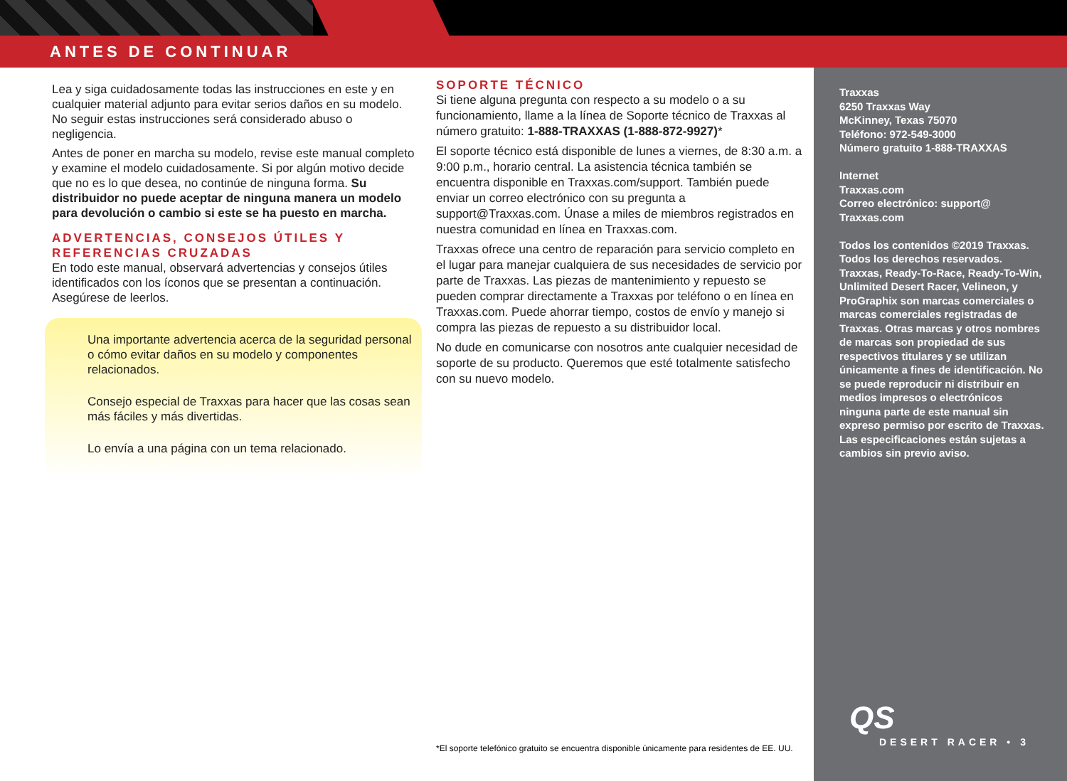ANTES DE CONTINUAR
Lea y siga cuidadosamente todas las instrucciones en este y en cualquier material adjunto para evitar serios daños en su modelo. No seguir estas instrucciones será considerado abuso o negligencia.
Antes de poner en marcha su modelo, revise este manual completo y examine el modelo cuidadosamente. Si por algún motivo decide que no es lo que desea, no continúe de ninguna forma. Su distribuidor no puede aceptar de ninguna manera un modelo para devolución o cambio si este se ha puesto en marcha.
ADVERTENCIAS, CONSEJOS ÚTILES Y REFERENCIAS CRUZADAS
En todo este manual, observará advertencias y consejos útiles identificados con los íconos que se presentan a continuación. Asegúrese de leerlos.
Una importante advertencia acerca de la seguridad personal o cómo evitar daños en su modelo y componentes relacionados.
Consejo especial de Traxxas para hacer que las cosas sean más fáciles y más divertidas.
Lo envía a una página con un tema relacionado.
SOPORTE TÉCNICO
Si tiene alguna pregunta con respecto a su modelo o a su funcionamiento, llame a la línea de Soporte técnico de Traxxas al número gratuito: 1-888-TRAXXAS (1-888-872-9927)*
El soporte técnico está disponible de lunes a viernes, de 8:30 a.m. a 9:00 p.m., horario central. La asistencia técnica también se encuentra disponible en Traxxas.com/support. También puede enviar un correo electrónico con su pregunta a support@Traxxas.com. Únase a miles de miembros registrados en nuestra comunidad en línea en Traxxas.com.
Traxxas ofrece una centro de reparación para servicio completo en el lugar para manejar cualquiera de sus necesidades de servicio por parte de Traxxas. Las piezas de mantenimiento y repuesto se pueden comprar directamente a Traxxas por teléfono o en línea en Traxxas.com. Puede ahorrar tiempo, costos de envío y manejo si compra las piezas de repuesto a su distribuidor local.
No dude en comunicarse con nosotros ante cualquier necesidad de soporte de su producto. Queremos que esté totalmente satisfecho con su nuevo modelo.
*El soporte telefónico gratuito se encuentra disponible únicamente para residentes de EE. UU.
Traxxas
6250 Traxxas Way
McKinney, Texas 75070
Teléfono: 972-549-3000
Número gratuito 1-888-TRAXXAS
Internet
Traxxas.com
Correo electrónico: support@
Traxxas.com
Todos los contenidos ©2019 Traxxas. Todos los derechos reservados. Traxxas, Ready-To-Race, Ready-To-Win, Unlimited Desert Racer, Velineon, y ProGraphix son marcas comerciales o marcas comerciales registradas de Traxxas. Otras marcas y otros nombres de marcas son propiedad de sus respectivos titulares y se utilizan únicamente a fines de identificación. No se puede reproducir ni distribuir en medios impresos o electrónicos ninguna parte de este manual sin expreso permiso por escrito de Traxxas. Las especificaciones están sujetas a cambios sin previo aviso.
QS
DESERT RACER • 3